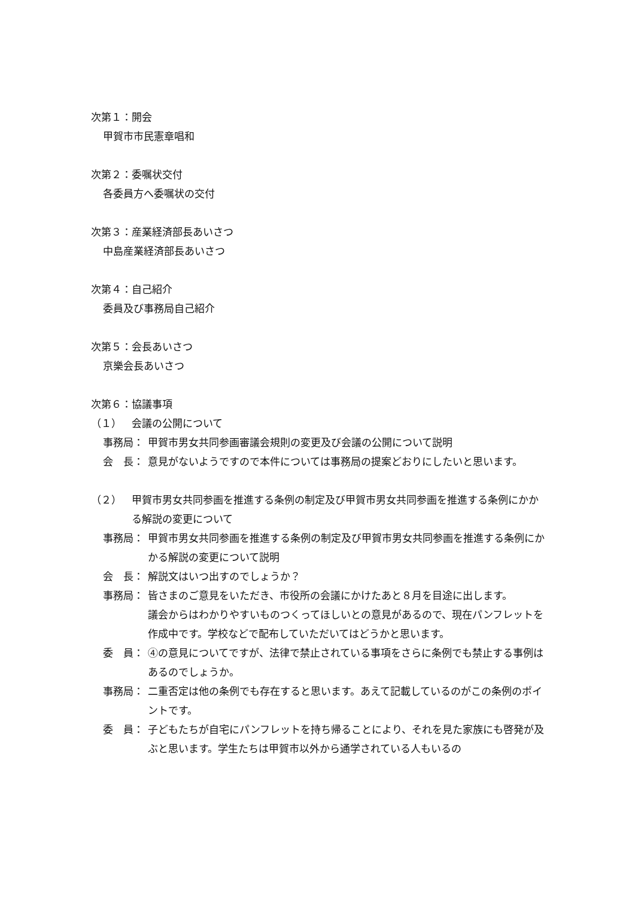次第１：開会
甲賀市市民憲章唱和
次第２：委嘱状交付
各委員方へ委嘱状の交付
次第３：産業経済部長あいさつ
中島産業経済部長あいさつ
次第４：自己紹介
委員及び事務局自己紹介
次第５：会長あいさつ
京樂会長あいさつ
次第６：協議事項
（１） 会議の公開について
事務局： 甲賀市男女共同参画審議会規則の変更及び会議の公開について説明
会　長： 意見がないようですので本件については事務局の提案どおりにしたいと思います。
（２） 甲賀市男女共同参画を推進する条例の制定及び甲賀市男女共同参画を推進する条例にかかる解説の変更について
事務局： 甲賀市男女共同参画を推進する条例の制定及び甲賀市男女共同参画を推進する条例にかかる解説の変更について説明
会　長： 解説文はいつ出すのでしょうか？
事務局： 皆さまのご意見をいただき、市役所の会議にかけたあと８月を目途に出します。
議会からはわかりやすいものつくってほしいとの意見があるので、現在パンフレットを作成中です。学校などで配布していただいてはどうかと思います。
委　員： ④の意見についてですが、法律で禁止されている事項をさらに条例でも禁止する事例はあるのでしょうか。
事務局： 二重否定は他の条例でも存在すると思います。あえて記載しているのがこの条例のポイントです。
委　員： 子どもたちが自宅にパンフレットを持ち帰ることにより、それを見た家族にも啓発が及ぶと思います。学生たちは甲賀市以外から通学されている人もいるの